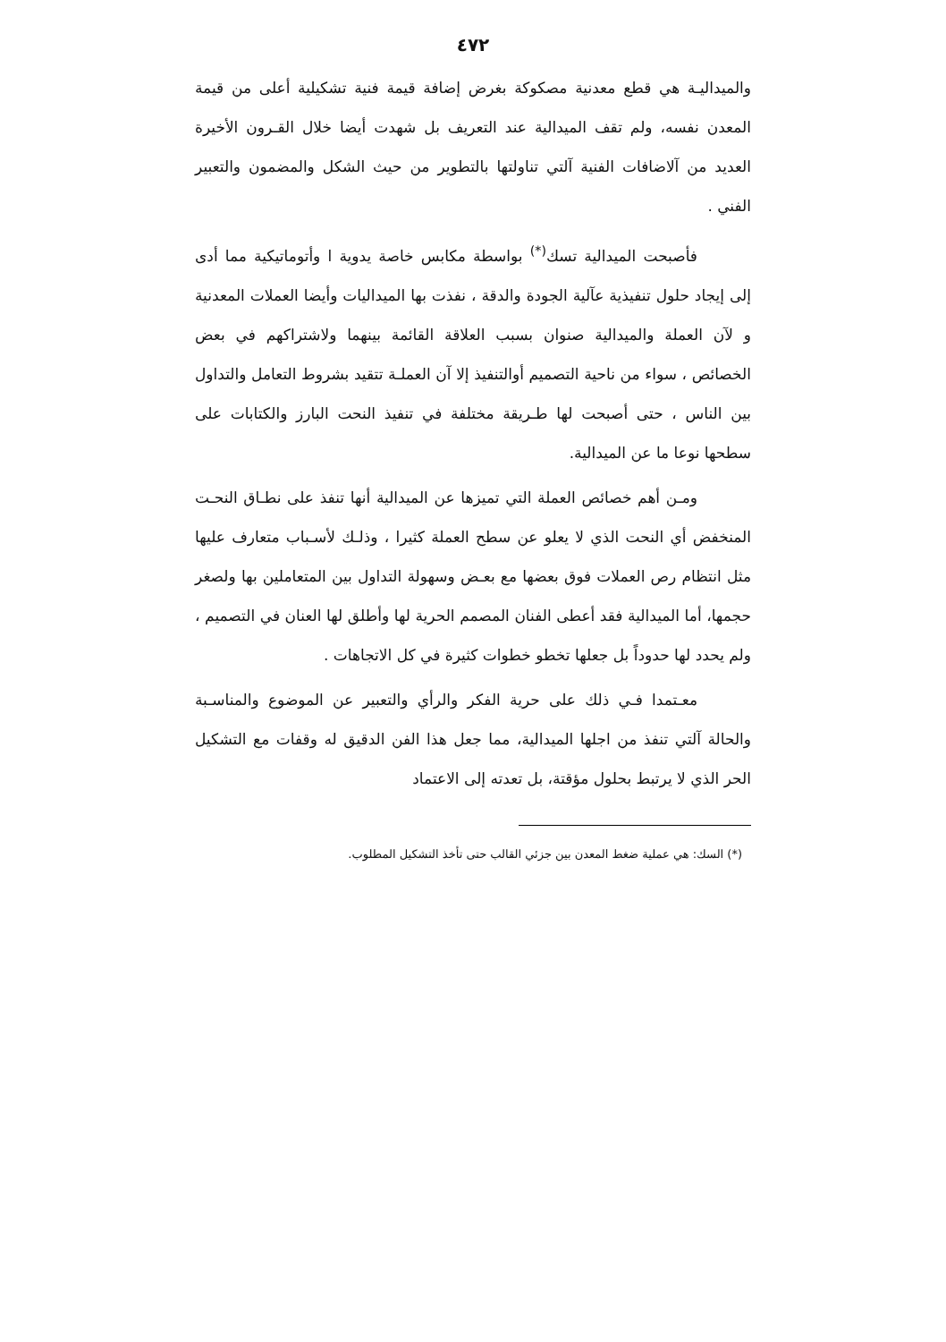٤٧٢
والميداليـة هي قطع معدنية مصكوكة بغرض إضافة قيمة فنية تشكيلية أعلى من قيمة المعدن نفسه، ولم تقف الميدالية عند التعريف بل شهدت أيضا خلال القـرون الأخيرة العديد من آلاضافات الفنية آلتي تناولتها بالتطوير من حيث الشكل والمضمون والتعبير الفني .
فأصبحت الميدالية تسك<sup>(*)</sup> بواسطة مكابس خاصة يدوية ا وأتوماتيكية مما أدى إلى إيجاد حلول تنفيذية عآلية الجودة والدقة ، نفذت بها الميداليات وأيضا العملات المعدنية و لآن العملة والميدالية صنوان بسبب العلاقة القائمة بينهما ولاشتراكهم في بعض الخصائص ، سواء من ناحية التصميم أوالتنفيذ إلا آن العملـة تتقيد بشروط التعامل والتداول بين الناس ، حتى أصبحت لها طـريقة مختلفة في تنفيذ النحت البارز والكتابات على سطحها نوعا ما عن الميدالية.
ومـن أهم خصائص العملة التي تميزها عن الميدالية أنها تنفذ على نطـاق النحـت المنخفض أي النحت الذي لا يعلو عن سطح العملة كثيرا ، وذلـك لأسـباب متعارف عليها مثل انتظام رص العملات فوق بعضها مع بعـض وسهولة التداول بين المتعاملين بها ولصغر حجمها، أما الميدالية فقد أعطى الفنان المصمم الحرية لها وأطلق لها العنان في التصميم ، ولم يحدد لها حدوداً بل جعلها تخطو خطوات كثيرة في كل الاتجاهات .
معـتمدا فـي ذلك على حرية الفكر والرأي والتعبير عن الموضوع والمناسـبة والحالة آلتي تنفذ من اجلها الميدالية، مما جعل هذا الفن الدقيق له وقفات مع التشكيل الحر الذي لا يرتبط بحلول مؤقتة، بل تعدته إلى الاعتماد
(*) السك: هي عملية ضغط المعدن بين جزئي القالب حتى تأخذ التشكيل المطلوب.